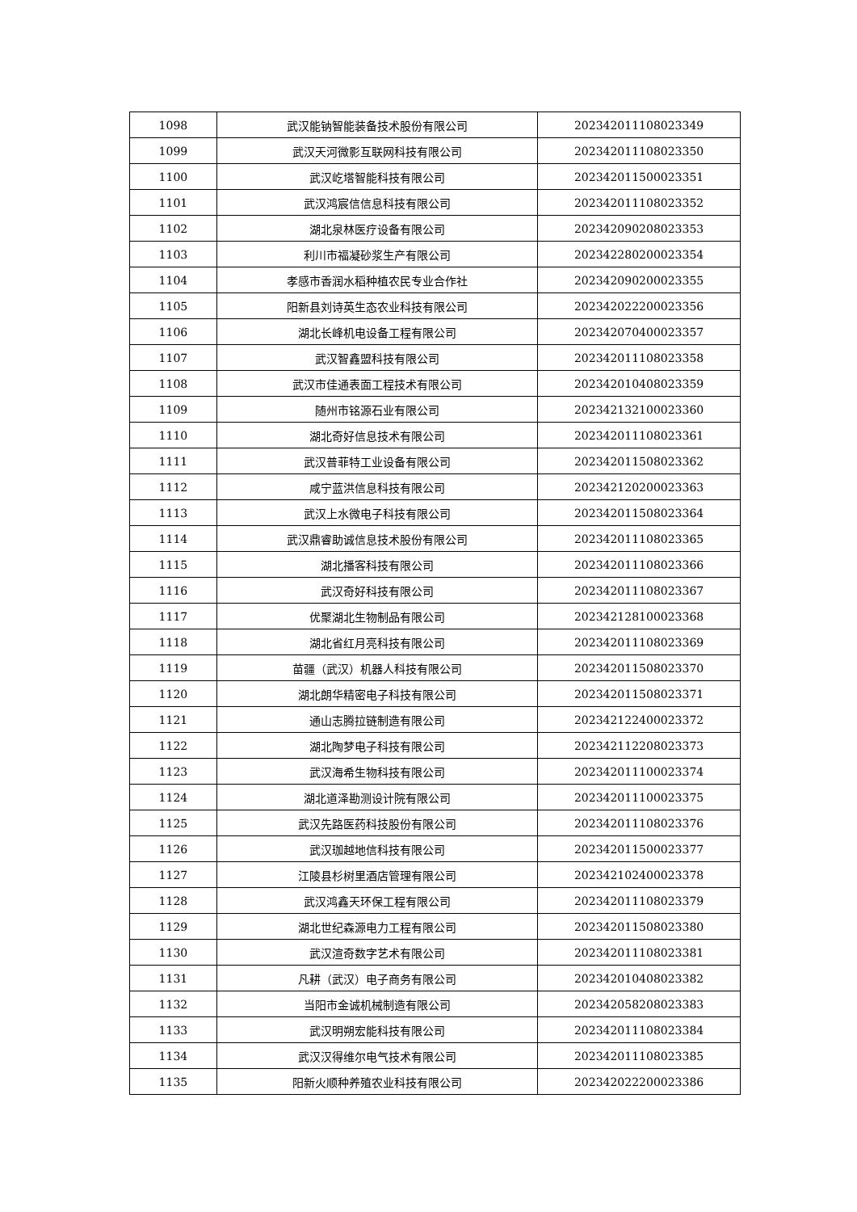| 1098 | 武汉能钠智能装备技术股份有限公司 | 202342011108023349 |
| 1099 | 武汉天河微影互联网科技有限公司 | 202342011108023350 |
| 1100 | 武汉屹塔智能科技有限公司 | 202342011500023351 |
| 1101 | 武汉鸿宸信信息科技有限公司 | 202342011108023352 |
| 1102 | 湖北泉林医疗设备有限公司 | 202342090208023353 |
| 1103 | 利川市福凝砂浆生产有限公司 | 202342280200023354 |
| 1104 | 孝感市香润水稻种植农民专业合作社 | 202342090200023355 |
| 1105 | 阳新县刘诗英生态农业科技有限公司 | 202342022200023356 |
| 1106 | 湖北长峰机电设备工程有限公司 | 202342070400023357 |
| 1107 | 武汉智鑫盟科技有限公司 | 202342011108023358 |
| 1108 | 武汉市佳通表面工程技术有限公司 | 202342010408023359 |
| 1109 | 随州市铭源石业有限公司 | 202342132100023360 |
| 1110 | 湖北奇好信息技术有限公司 | 202342011108023361 |
| 1111 | 武汉普菲特工业设备有限公司 | 202342011508023362 |
| 1112 | 咸宁蓝洪信息科技有限公司 | 202342120200023363 |
| 1113 | 武汉上水微电子科技有限公司 | 202342011508023364 |
| 1114 | 武汉鼎睿助诚信息技术股份有限公司 | 202342011108023365 |
| 1115 | 湖北播客科技有限公司 | 202342011108023366 |
| 1116 | 武汉奇好科技有限公司 | 202342011108023367 |
| 1117 | 优聚湖北生物制品有限公司 | 202342128100023368 |
| 1118 | 湖北省红月亮科技有限公司 | 202342011108023369 |
| 1119 | 苗疆（武汉）机器人科技有限公司 | 202342011508023370 |
| 1120 | 湖北朗华精密电子科技有限公司 | 202342011508023371 |
| 1121 | 通山志腾拉链制造有限公司 | 202342122400023372 |
| 1122 | 湖北陶梦电子科技有限公司 | 202342112208023373 |
| 1123 | 武汉海希生物科技有限公司 | 202342011100023374 |
| 1124 | 湖北道泽勘测设计院有限公司 | 202342011100023375 |
| 1125 | 武汉先路医药科技股份有限公司 | 202342011108023376 |
| 1126 | 武汉珈越地信科技有限公司 | 202342011500023377 |
| 1127 | 江陵县杉树里酒店管理有限公司 | 202342102400023378 |
| 1128 | 武汉鸿鑫天环保工程有限公司 | 202342011108023379 |
| 1129 | 湖北世纪森源电力工程有限公司 | 202342011508023380 |
| 1130 | 武汉渲奇数字艺术有限公司 | 202342011108023381 |
| 1131 | 凡耕（武汉）电子商务有限公司 | 202342010408023382 |
| 1132 | 当阳市金诚机械制造有限公司 | 202342058208023383 |
| 1133 | 武汉明朔宏能科技有限公司 | 202342011108023384 |
| 1134 | 武汉汉得维尔电气技术有限公司 | 202342011108023385 |
| 1135 | 阳新火顺种养殖农业科技有限公司 | 202342022200023386 |